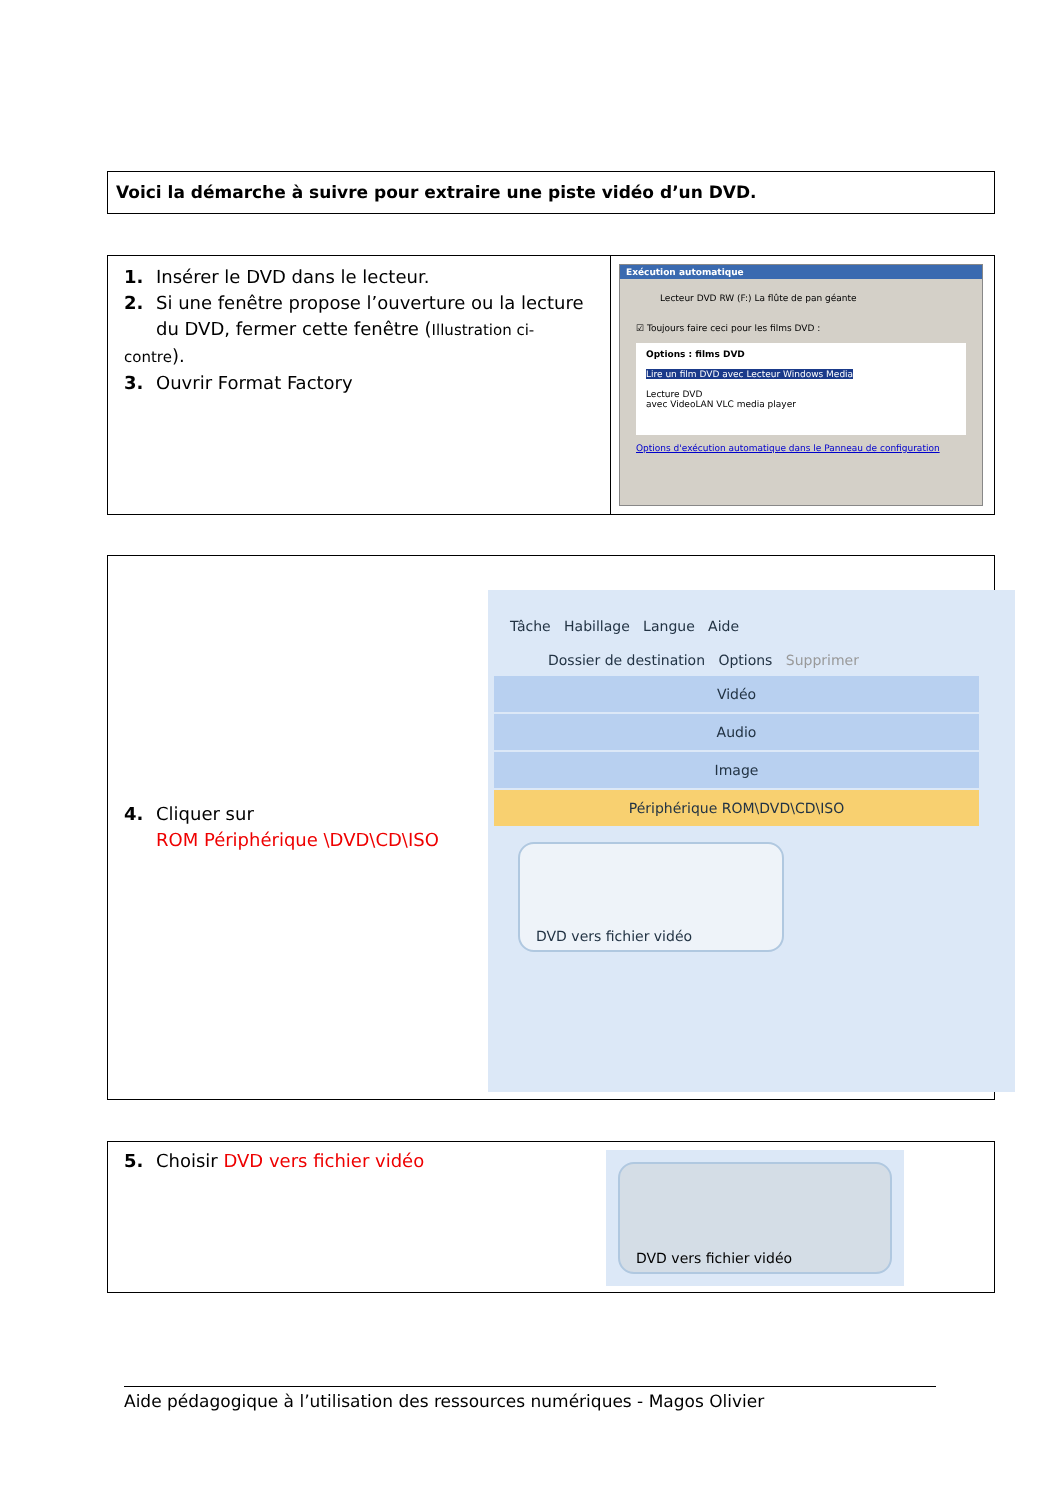Voici la démarche à suivre pour extraire une piste vidéo d’un DVD.
| 1. Insérer le DVD dans le lecteur. 2. Si une fenêtre propose l’ouverture ou la lecture du DVD, fermer cette fenêtre ( Illustration ci-contre ). 3. Ouvrir Format Factory | Exécution automatique Lecteur DVD RW (F:) La flûte de pan géante ☑ Toujours faire ceci pour les films DVD : Options : films DVD Lire un film DVD avec Lecteur Windows Media Lecture DVD avec VideoLAN VLC media player Options d'exécution automatique dans le Panneau de configuration |
4. Cliquer sur
ROM Périphérique \DVD\CD\ISO
Tâche Habillage Langue Aide
Dossier de destination Options Supprimer
Vidéo
Audio
Image
Périphérique ROM\DVD\CD\ISO
DVD vers fichier vidéo
5. Choisir DVD vers fichier vidéo
DVD vers fichier vidéo
Aide pédagogique à l’utilisation des ressources numériques - Magos Olivier